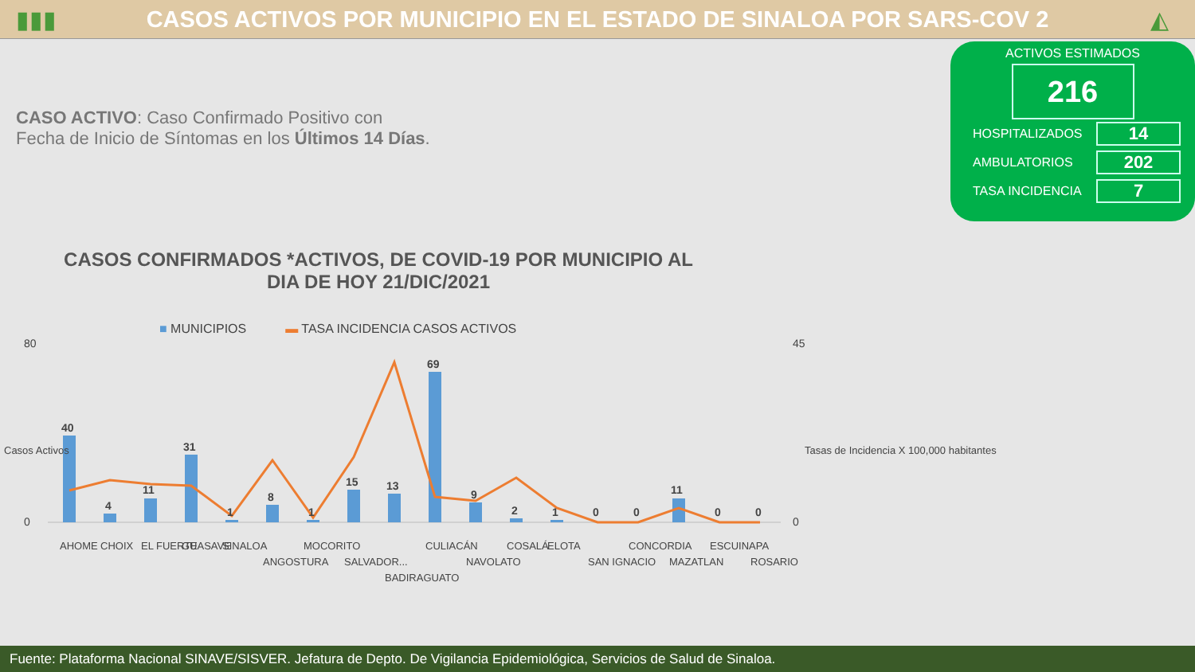▮▮▮
CASOS ACTIVOS POR MUNICIPIO EN EL ESTADO DE SINALOA POR SARS-COV 2
◭
CASO ACTIVO: Caso Confirmado Positivo con
Fecha de Inicio de Síntomas en los Últimos 14 Días.
ACTIVOS ESTIMADOS
216
HOSPITALIZADOS 14
AMBULATORIOS 202
TASA INCIDENCIA 7
CASOS CONFIRMADOS *ACTIVOS, DE COVID-19 POR MUNICIPIO AL DIA DE HOY 21/DIC/2021
■ MUNICIPIOS ▬ TASA INCIDENCIA CASOS ACTIVOS
80
0
45
0
40
4
11
31
1
8
1
15
13
69
9
2
1
0
0
11
0
0
AHOME
CHOIX
EL FUERTE
GUASAVE
SINALOA
ANGOSTURA
MOCORITO
SALVADOR...
BADIRAGUATO
CULIACÁN
NAVOLATO
COSALÁ
ELOTA
SAN IGNACIO
CONCORDIA
MAZATLAN
ESCUINAPA
ROSARIO
Tasas de Incidencia X 100,000 habitantes
Casos Activos
Fuente: Plataforma Nacional SINAVE/SISVER. Jefatura de Depto. De Vigilancia Epidemiológica, Servicios de Salud de Sinaloa.